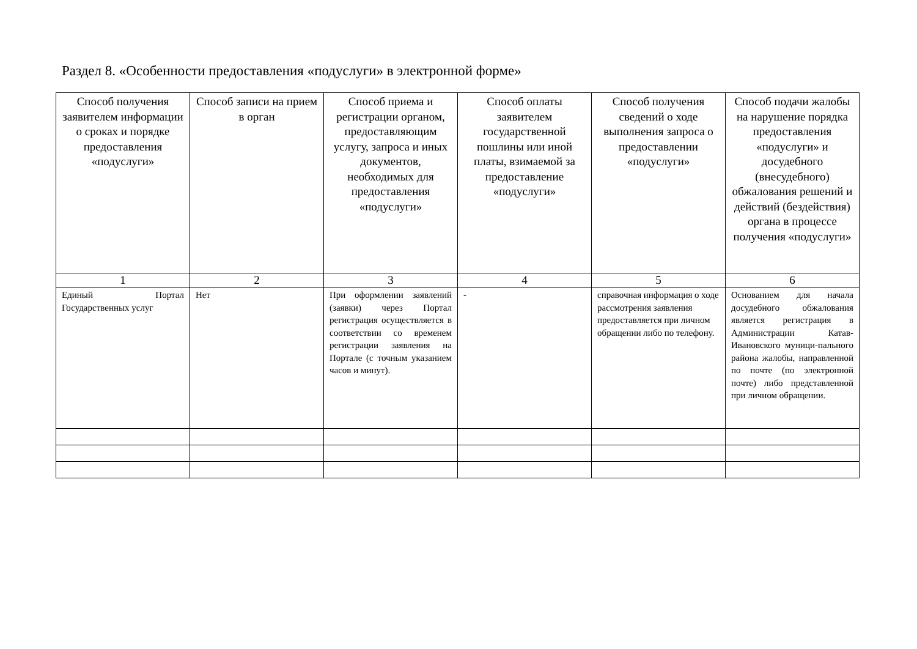Раздел 8. «Особенности предоставления «подуслуги» в электронной форме»
| Способ получения заявителем информации о сроках и порядке предоставления «подуслуги» | Способ записи на прием в орган | Способ приема и регистрации органом, предоставляющим услугу, запроса и иных документов, необходимых для предоставления «подуслуги» | Способ оплаты заявителем государственной пошлины или иной платы, взимаемой за предоставление «подуслуги» | Способ получения сведений о ходе выполнения запроса о предоставлении «подуслуги» | Способ подачи жалобы на нарушение порядка предоставления «подуслуги» и досудебного (внесудебного) обжалования решений и действий (бездействия) органа в процессе получения «подуслуги» |
| --- | --- | --- | --- | --- | --- |
| 1 | 2 | 3 | 4 | 5 | 6 |
| Единый Портал Государственных услуг | Нет | При оформлении заявлений (заявки) через Портал регистрация осуществляется в соответствии со временем регистрации заявления на Портале (с точным указанием часов и минут). | - | справочная информация о ходе рассмотрения заявления предоставляется при личном обращении либо по телефону. | Основанием для начала досудебного обжалования является регистрация в Администрации Катав-Ивановского муници-пального района жалобы, направленной по почте (по электронной почте) либо представленной при личном обращении. |